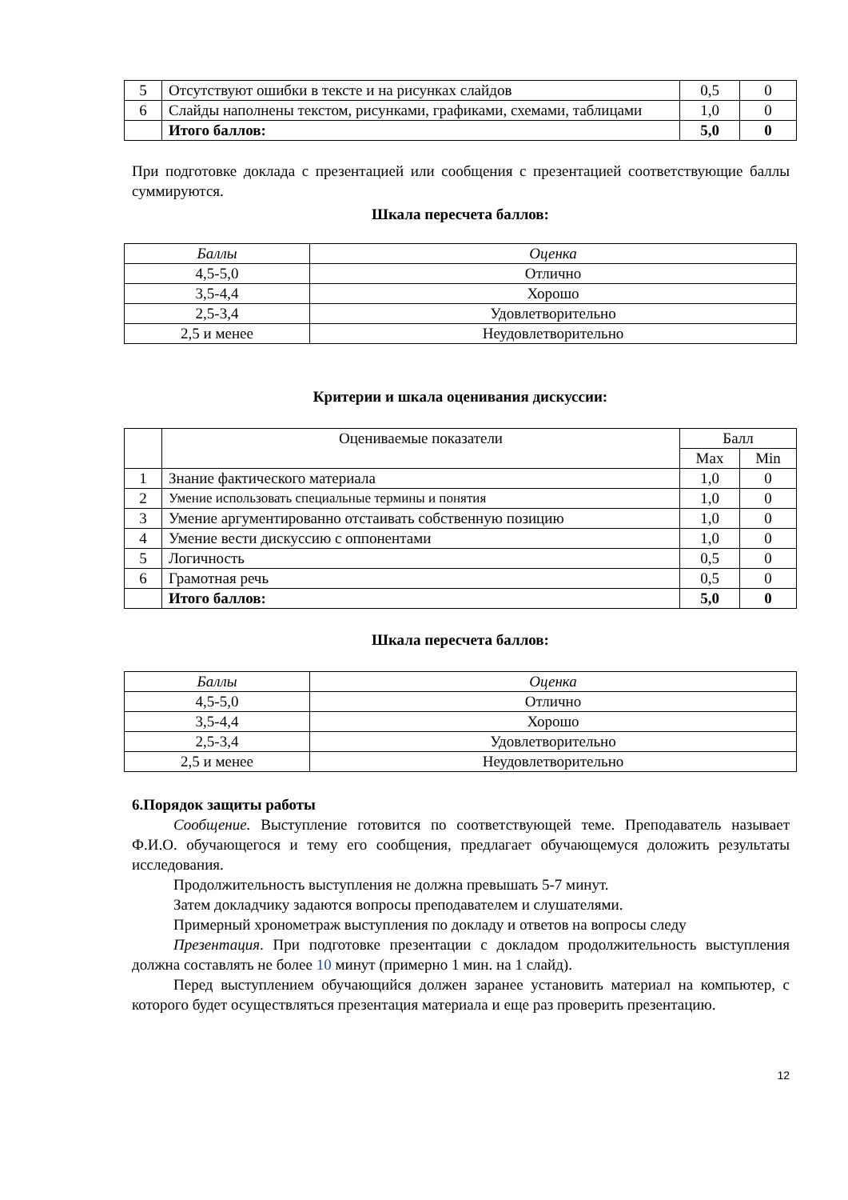| 5 | Отсутствуют ошибки в тексте и на рисунках слайдов | 0,5 | 0 |
| 6 | Слайды наполнены текстом, рисунками, графиками, схемами, таблицами | 1,0 | 0 |
| | Итого баллов: | 5,0 | 0 |
При подготовке доклада с презентацией или сообщения с презентацией соответствующие баллы суммируются.
Шкала пересчета баллов:
| Баллы | Оценка |
| 4,5-5,0 | Отлично |
| 3,5-4,4 | Хорошо |
| 2,5-3,4 | Удовлетворительно |
| 2,5 и менее | Неудовлетворительно |
Критерии и шкала оценивания дискуссии:
| | Оцениваемые показатели | Балл | |
| --- | --- | --- | --- |
| | | Max | Min |
| 1 | Знание фактического материала | 1,0 | 0 |
| 2 | Умение использовать специальные термины и понятия | 1,0 | 0 |
| 3 | Умение аргументированно отстаивать собственную позицию | 1,0 | 0 |
| 4 | Умение вести дискуссию с оппонентами | 1,0 | 0 |
| 5 | Логичность | 0,5 | 0 |
| 6 | Грамотная речь | 0,5 | 0 |
| | Итого баллов: | 5,0 | 0 |
Шкала пересчета баллов:
| Баллы | Оценка |
| 4,5-5,0 | Отлично |
| 3,5-4,4 | Хорошо |
| 2,5-3,4 | Удовлетворительно |
| 2,5 и менее | Неудовлетворительно |
6.Порядок защиты работы
Сообщение. Выступление готовится по соответствующей теме. Преподаватель называет Ф.И.О. обучающегося и тему его сообщения, предлагает обучающемуся доложить результаты исследования.
Продолжительность выступления не должна превышать 5-7 минут.
Затем докладчику задаются вопросы преподавателем и слушателями.
Примерный хронометраж выступления по докладу и ответов на вопросы следу
Презентация. При подготовке презентации с докладом продолжительность выступления должна составлять не более 10 минут (примерно 1 мин. на 1 слайд).
Перед выступлением обучающийся должен заранее установить материал на компьютер, с которого будет осуществляться презентация материала и еще раз проверить презентацию.
12